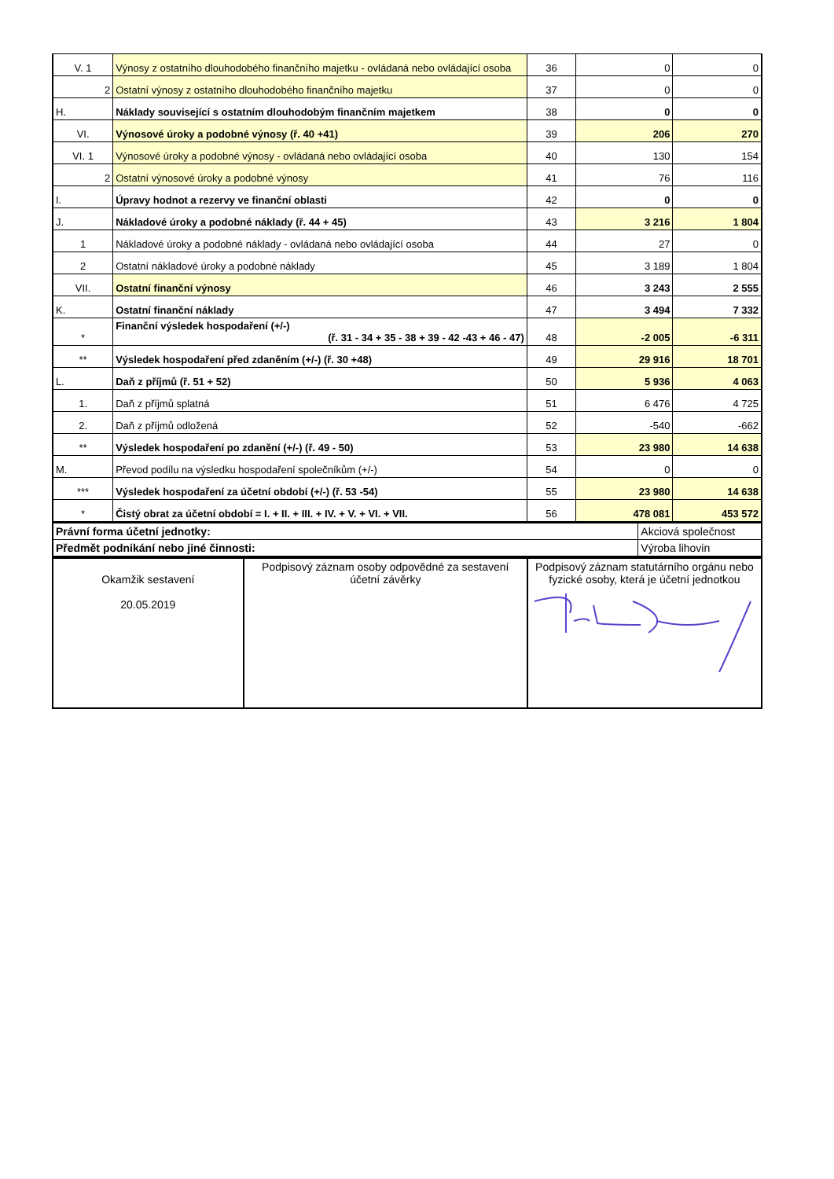| V. 1 | Výnosy z ostatního dlouhodobého finančního majetku - ovládaná nebo ovládající osoba | 36 | 0 | 0 |
| 2 | Ostatní výnosy z ostatního dlouhodobého finančního majetku | 37 | 0 | 0 |
| H. | Náklady související s ostatním dlouhodobým finančním majetkem | 38 | 0 | 0 |
| VI. | Výnosové úroky a podobné výnosy (ř. 40 +41) | 39 | 206 | 270 |
| VI. 1 | Výnosové úroky a podobné výnosy - ovládaná nebo ovládající osoba | 40 | 130 | 154 |
| 2 | Ostatní výnosové úroky a podobné výnosy | 41 | 76 | 116 |
| I. | Úpravy hodnot a rezervy ve finanční oblasti | 42 | 0 | 0 |
| J. | Nákladové úroky a podobné náklady (ř. 44 + 45) | 43 | 3 216 | 1 804 |
| 1 | Nákladové úroky a podobné náklady - ovládaná nebo ovládající osoba | 44 | 27 | 0 |
| 2 | Ostatní nákladové úroky a podobné náklady | 45 | 3 189 | 1 804 |
| VII. | Ostatní finanční výnosy | 46 | 3 243 | 2 555 |
| K. | Ostatní finanční náklady | 47 | 3 494 | 7 332 |
| * | Finanční výsledek hospodaření (+/-) (ř. 31 - 34 + 35 - 38 + 39 - 42 -43 + 46 - 47) | 48 | -2 005 | -6 311 |
| ** | Výsledek hospodaření před zdaněním (+/-) (ř. 30 +48) | 49 | 29 916 | 18 701 |
| L. | Daň z příjmů (ř. 51 + 52) | 50 | 5 936 | 4 063 |
| 1. | Daň z příjmů splatná | 51 | 6 476 | 4 725 |
| 2. | Daň z příjmů odložená | 52 | -540 | -662 |
| ** | Výsledek hospodaření po zdanění (+/-) (ř. 49 - 50) | 53 | 23 980 | 14 638 |
| M. | Převod podílu na výsledku hospodaření společníkům (+/-) | 54 | 0 | 0 |
| *** | Výsledek hospodaření za účetní období (+/-) (ř. 53 -54) | 55 | 23 980 | 14 638 |
| * | Čistý obrat za účetní období = I. + II. + III. + IV. + V. + VI. + VII. | 56 | 478 081 | 453 572 |
| Právní forma účetní jednotky: | Akciová společnost |
| Předmět podnikání nebo jiné činnosti: | Výroba lihovin |
| Okamžik sestavení 20.05.2019 | Podpisový záznam osoby odpovědné za sestavení účetní závěrky | Podpisový záznam statutárního orgánu nebo fyzické osoby, která je účetní jednotkou |